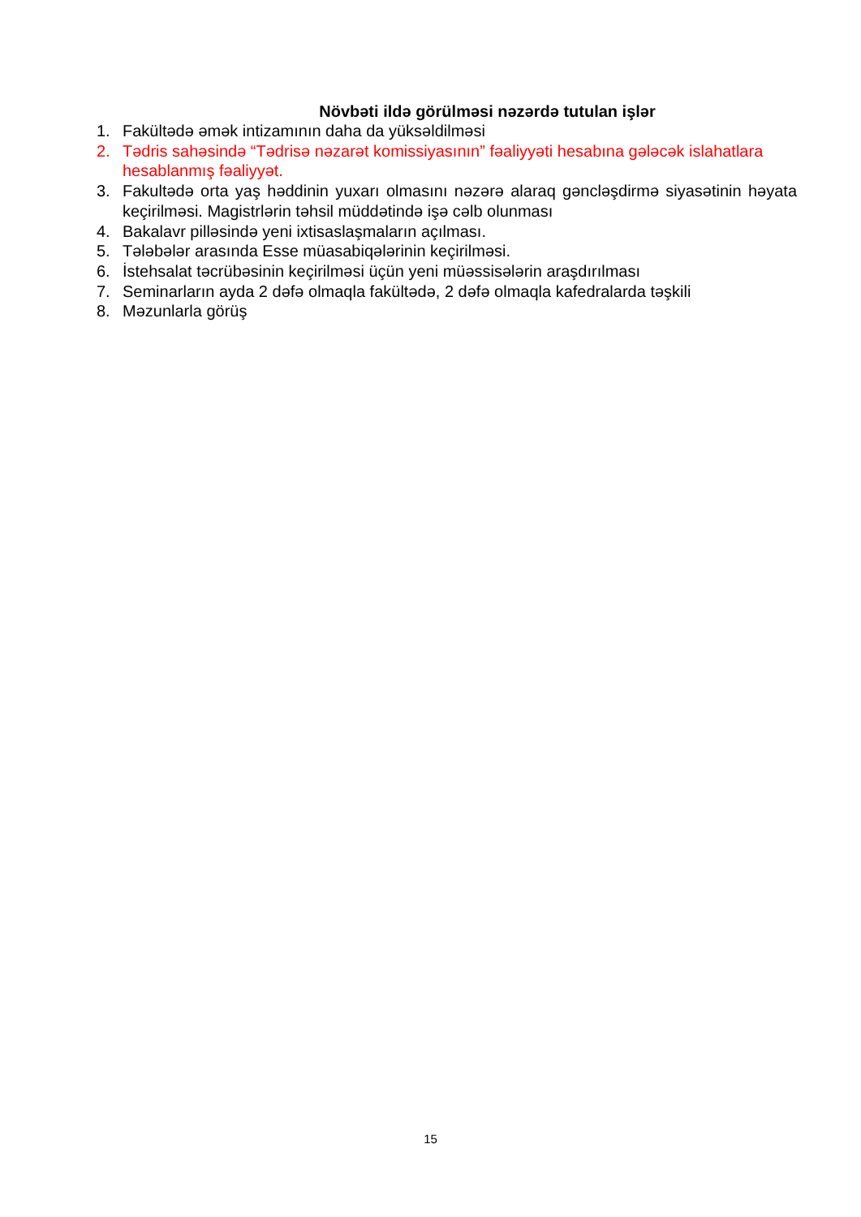Növbəti ildə görülməsi nəzərdə tutulan işlər
1. Fakültədə əmək intizamının daha da yüksəldilməsi
2. Tədris sahəsində “Tədrisə nəzarət komissiyasının” fəaliyyəti hesabına gələcək islahatlara hesablanmış fəaliyyət.
3. Fakultədə orta yaş həddinin yuxarı olmasını nəzərə alaraq gəncləşdirmə siyasətinin həyata keçirilməsi. Magistrlərin təhsil müddətində işə cəlb olunması
4. Bakalavr pilləsində yeni ixtisaslaşmaların açılması.
5. Tələbələr arasında Esse müasabiqələrinin keçirilməsi.
6. İstehsalat təcrübəsinin keçirilməsi üçün yeni müəssisələrin araşdırılması
7. Seminarların ayda 2 dəfə olmaqla fakültədə, 2 dəfə olmaqla kafedralarda təşkili
8. Məzunlarla görüş
15